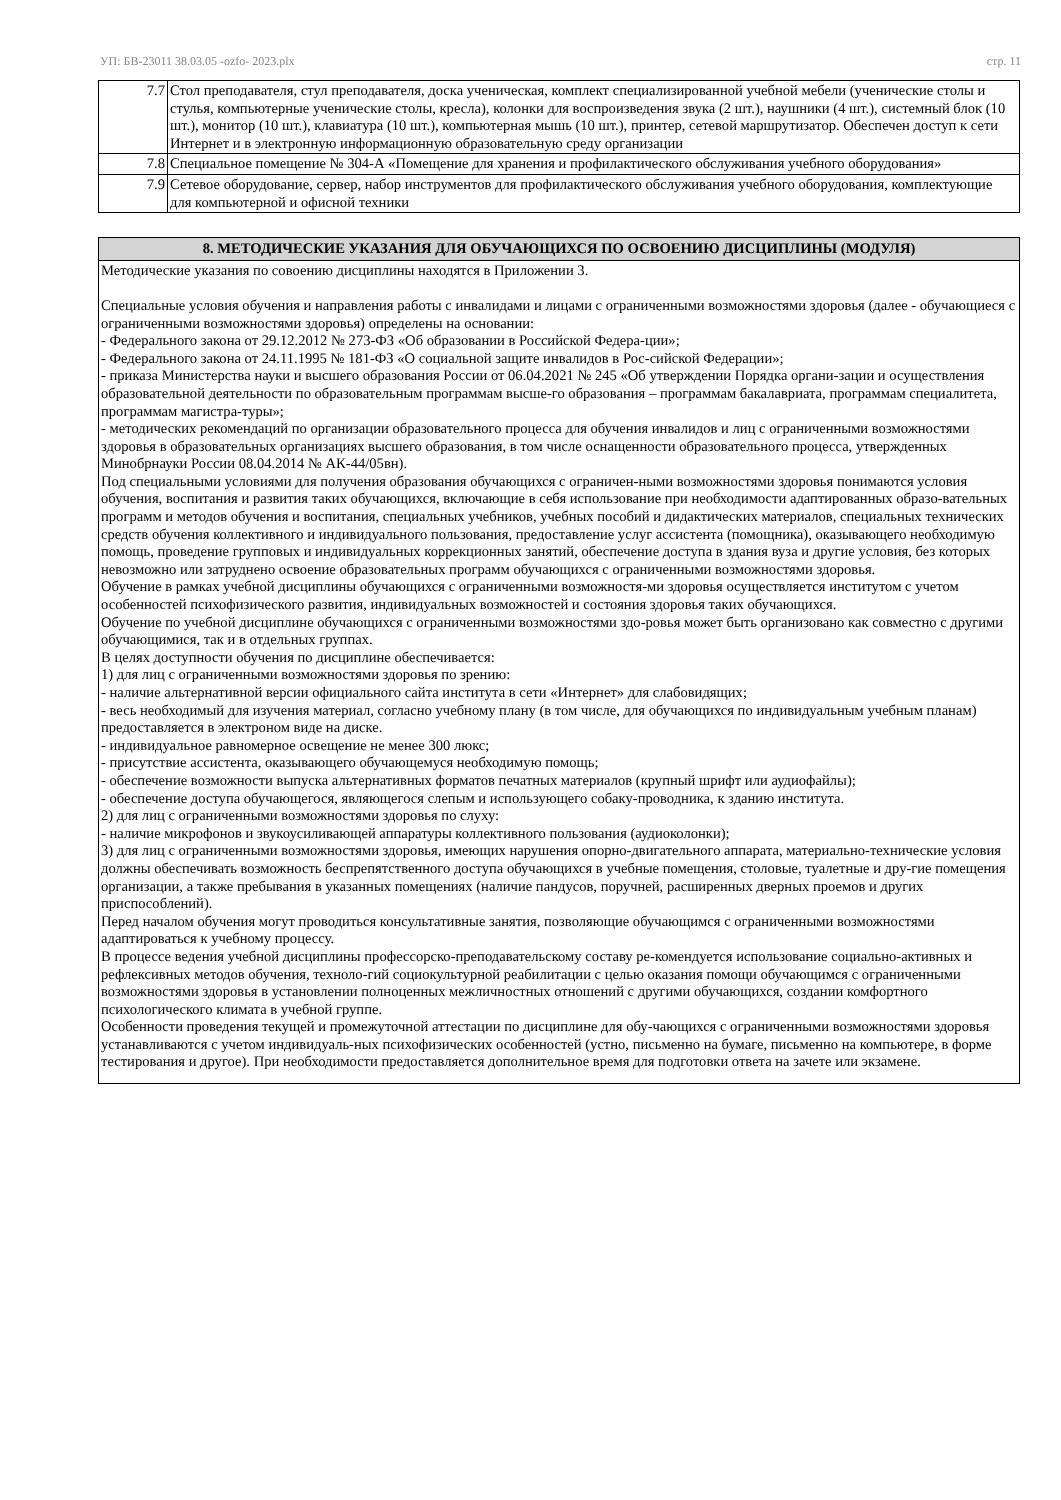УП: БВ-23011 38.03.05 -ozfo- 2023.plx стр. 11
| 7.7 | Стол преподавателя, стул преподавателя, доска ученическая, комплект специализированной учебной мебели (ученические столы и стулья, компьютерные ученические столы, кресла), колонки для воспроизведения звука (2 шт.), наушники (4 шт.), системный блок (10 шт.), монитор (10 шт.), клавиатура (10 шт.), компьютерная мышь (10 шт.), принтер, сетевой маршрутизатор. Обеспечен доступ к сети Интернет и в электронную информационную образовательную среду организации |
| 7.8 | Специальное помещение № 304-А «Помещение для хранения и профилактического обслуживания учебного оборудования» |
| 7.9 | Сетевое оборудование, сервер, набор инструментов для профилактического обслуживания учебного оборудования, комплектующие для компьютерной и офисной техники |
| 8. МЕТОДИЧЕСКИЕ УКАЗАНИЯ ДЛЯ ОБУЧАЮЩИХСЯ ПО ОСВОЕНИЮ ДИСЦИПЛИНЫ (МОДУЛЯ) |
| --- |
| Методические указания по совоению дисциплины находятся в Приложении 3. Специальные условия обучения и направления работы с инвалидами и лицами с ограниченными возможностями здоровья (далее - обучающиеся с ограниченными возможностями здоровья) определены на основании: - Федерального закона от 29.12.2012 № 273-ФЗ «Об образовании в Российской Федера-ции»; - Федерального закона от 24.11.1995 № 181-ФЗ «О социальной защите инвалидов в Рос-сийской Федерации»; - приказа Министерства науки и высшего образования России от 06.04.2021 № 245 «Об утверждении Порядка органи-зации и осуществления образовательной деятельности по образовательным программам высше-го образования – программам бакалавриата, программам специалитета, программам магистра-туры»; - методических рекомендаций по организации образовательного процесса для обучения инвалидов и лиц с ограниченными возможностями здоровья в образовательных организациях высшего образования, в том числе оснащенности образовательного процесса, утвержденных Минобрнауки России 08.04.2014 № АК-44/05вн). Под специальными условиями для получения образования обучающихся с ограничен-ными возможностями здоровья понимаются условия обучения, воспитания и развития таких обучающихся, включающие в себя использование при необходимости адаптированных образо-вательных программ и методов обучения и воспитания, специальных учебников, учебных пособий и дидактических материалов, специальных технических средств обучения коллективного и индивидуального пользования, предоставление услуг ассистента (помощника), оказывающего необходимую помощь, проведение групповых и индивидуальных коррекционных занятий, обеспечение доступа в здания вуза и другие условия, без которых невозможно или затруднено освоение образовательных программ обучающихся с ограниченными возможностями здоровья. Обучение в рамках учебной дисциплины обучающихся с ограниченными возможностя-ми здоровья осуществляется институтом с учетом особенностей психофизического развития, индивидуальных возможностей и состояния здоровья таких обучающихся. Обучение по учебной дисциплине обучающихся с ограниченными возможностями здо-ровья может быть организовано как совместно с другими обучающимися, так и в отдельных группах. В целях доступности обучения по дисциплине обеспечивается: 1) для лиц с ограниченными возможностями здоровья по зрению: - наличие альтернативной версии официального сайта института в сети «Интернет» для слабовидящих; - весь необходимый для изучения материал, согласно учебному плану (в том числе, для обучающихся по индивидуальным учебным планам) предоставляется в электроном виде на диске. - индивидуальное равномерное освещение не менее 300 люкс; - присутствие ассистента, оказывающего обучающемуся необходимую помощь; - обеспечение возможности выпуска альтернативных форматов печатных материалов (крупный шрифт или аудиофайлы); - обеспечение доступа обучающегося, являющегося слепым и использующего собаку-проводника, к зданию института. 2) для лиц с ограниченными возможностями здоровья по слуху: - наличие микрофонов и звукоусиливающей аппаратуры коллективного пользования (аудиоколонки); 3) для лиц с ограниченными возможностями здоровья, имеющих нарушения опорно-двигательного аппарата, материально-технические условия должны обеспечивать возможность беспрепятственного доступа обучающихся в учебные помещения, столовые, туалетные и дру-гие помещения организации, а также пребывания в указанных помещениях (наличие пандусов, поручней, расширенных дверных проемов и других приспособлений). Перед началом обучения могут проводиться консультативные занятия, позволяющие обучающимся с ограниченными возможностями адаптироваться к учебному процессу. В процессе ведения учебной дисциплины профессорско-преподавательскому составу ре-комендуется использование социально-активных и рефлексивных методов обучения, техноло-гий социокультурной реабилитации с целью оказания помощи обучающимся с ограниченными возможностями здоровья в установлении полноценных межличностных отношений с другими обучающихся, создании комфортного психологического климата в учебной группе. Особенности проведения текущей и промежуточной аттестации по дисциплине для обу-чающихся с ограниченными возможностями здоровья устанавливаются с учетом индивидуаль-ных психофизических особенностей (устно, письменно на бумаге, письменно на компьютере, в форме тестирования и другое). При необходимости предоставляется дополнительное время для подготовки ответа на зачете или экзамене. |